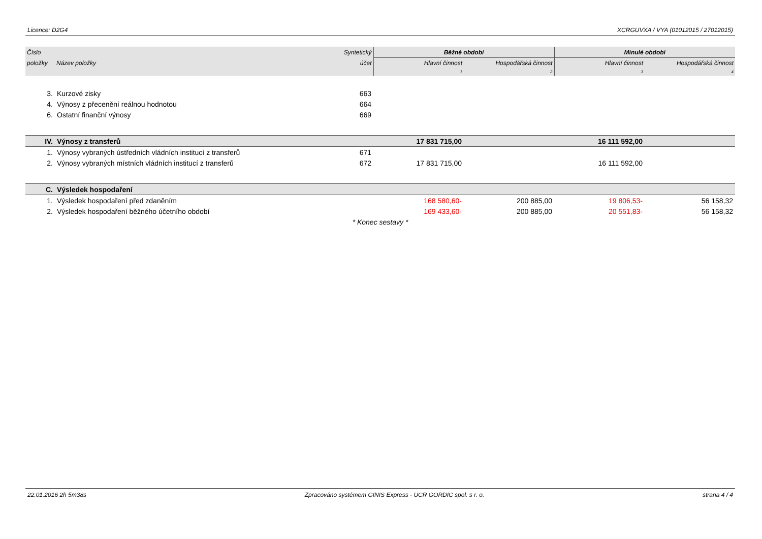Licence: D2G4 XCRGUVXA / VYA (01012015 / 27012015)
| Číslo | | Syntetický | Běžné období | | Minulé období | |
| --- | --- | --- | --- | --- | --- | --- |
| položky | Název položky | účet | Hlavní činnost | Hospodářská činnost | Hlavní činnost | Hospodářská činnost |
| | | | 1 | 2 | 3 | 4 |
| 3. | Kurzové zisky | 663 | | | | |
| 4. | Výnosy z přecenění reálnou hodnotou | 664 | | | | |
| 6. | Ostatní finanční výnosy | 669 | | | | |
| IV. | Výnosy z transferů | | 17 831 715,00 | | 16 111 592,00 | |
| 1. | Výnosy vybraných ústředních vládních institucí z transferů | 671 | | | | |
| 2. | Výnosy vybraných místních vládních institucí z transferů | 672 | 17 831 715,00 | | 16 111 592,00 | |
| C. | Výsledek hospodaření | | | | | |
| 1. | Výsledek hospodaření před zdaněním | | 168 580,60- | 200 885,00 | 19 806,53- | 56 158,32 |
| 2. | Výsledek hospodaření běžného účetního období | | 169 433,60- | 200 885,00 | 20 551,83- | 56 158,32 |
| * Konec sestavy * | | | | | | |
22.01.2016 2h 5m38s Zpracováno systémem GINIS Express - UCR GORDIC spol. s r. o. strana 4 / 4